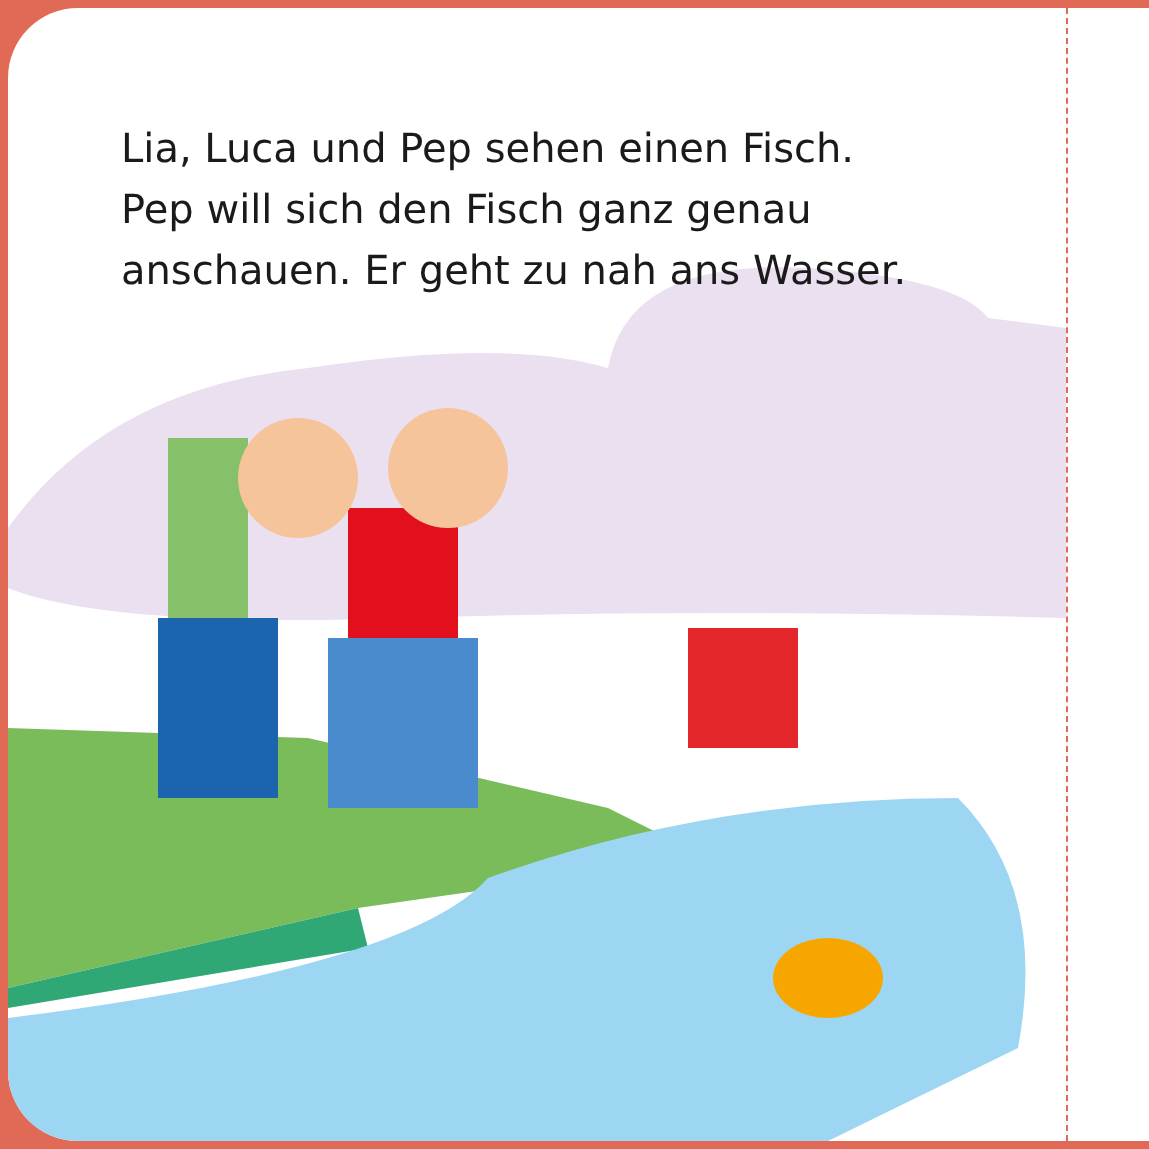Lia, Luca und Pep sehen einen Fisch.
Pep will sich den Fisch ganz genau
anschauen. Er geht zu nah ans Wasser.